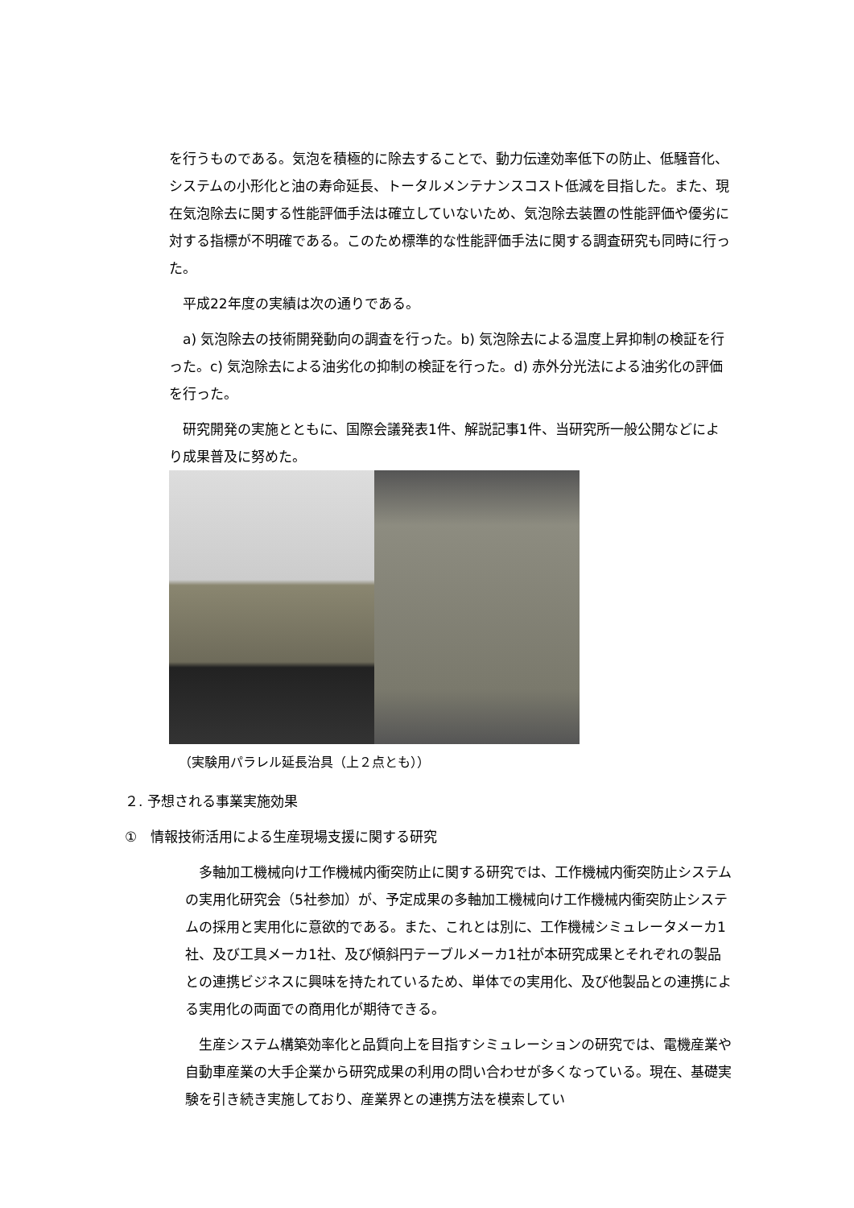を行うものである。気泡を積極的に除去することで、動力伝達効率低下の防止、低騒音化、システムの小形化と油の寿命延長、トータルメンテナンスコスト低減を目指した。また、現在気泡除去に関する性能評価手法は確立していないため、気泡除去装置の性能評価や優劣に対する指標が不明確である。このため標準的な性能評価手法に関する調査研究も同時に行った。
　平成22年度の実績は次の通りである。
　a) 気泡除去の技術開発動向の調査を行った。b) 気泡除去による温度上昇抑制の検証を行った。c) 気泡除去による油劣化の抑制の検証を行った。d) 赤外分光法による油劣化の評価を行った。
　研究開発の実施とともに、国際会議発表1件、解説記事1件、当研究所一般公開などにより成果普及に努めた。
（実験用パラレル延長治具（上２点とも））
２. 予想される事業実施効果
①　情報技術活用による生産現場支援に関する研究
　多軸加工機械向け工作機械内衝突防止に関する研究では、工作機械内衝突防止システムの実用化研究会（5社参加）が、予定成果の多軸加工機械向け工作機械内衝突防止システムの採用と実用化に意欲的である。また、これとは別に、工作機械シミュレータメーカ1社、及び工具メーカ1社、及び傾斜円テーブルメーカ1社が本研究成果とそれぞれの製品との連携ビジネスに興味を持たれているため、単体での実用化、及び他製品との連携による実用化の両面での商用化が期待できる。
　生産システム構築効率化と品質向上を目指すシミュレーションの研究では、電機産業や自動車産業の大手企業から研究成果の利用の問い合わせが多くなっている。現在、基礎実験を引き続き実施しており、産業界との連携方法を模索してい